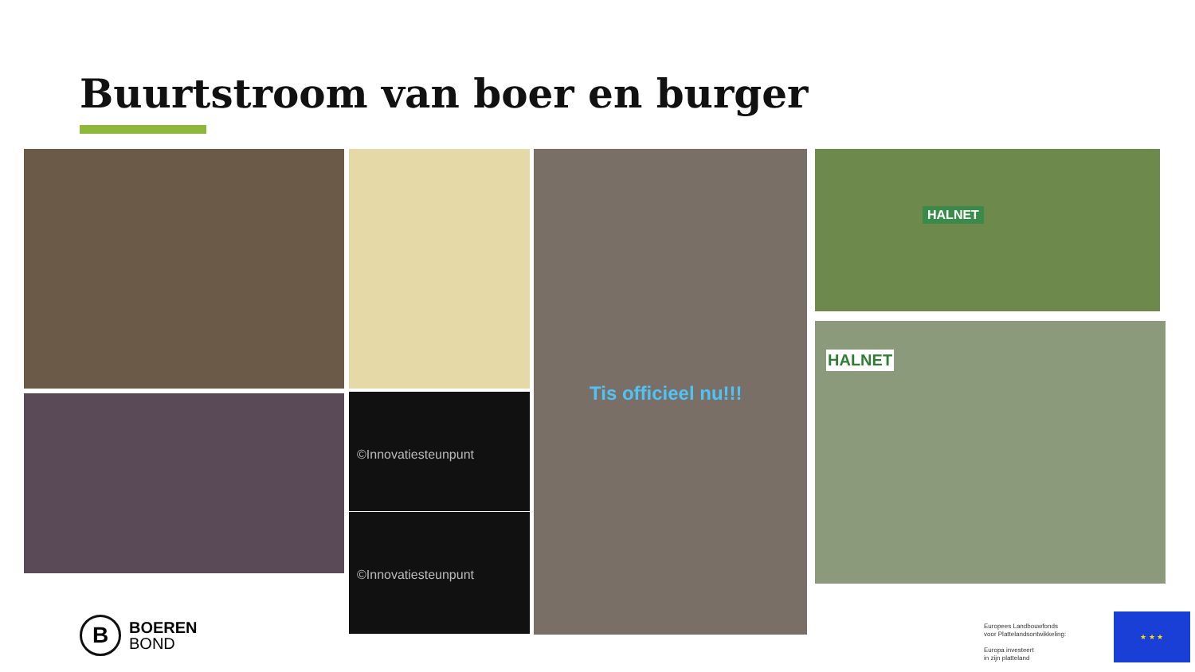Buurtstroom van boer en burger
©Innovatiesteunpunt
©Innovatiesteunpunt
Tis officieel nu!!!
HALNET
HALNET
B
BOEREN
BOND
Europees Landbouwfonds
voor Plattelandsontwikkeling:
Europa investeert
in zijn platteland
★ ★ ★